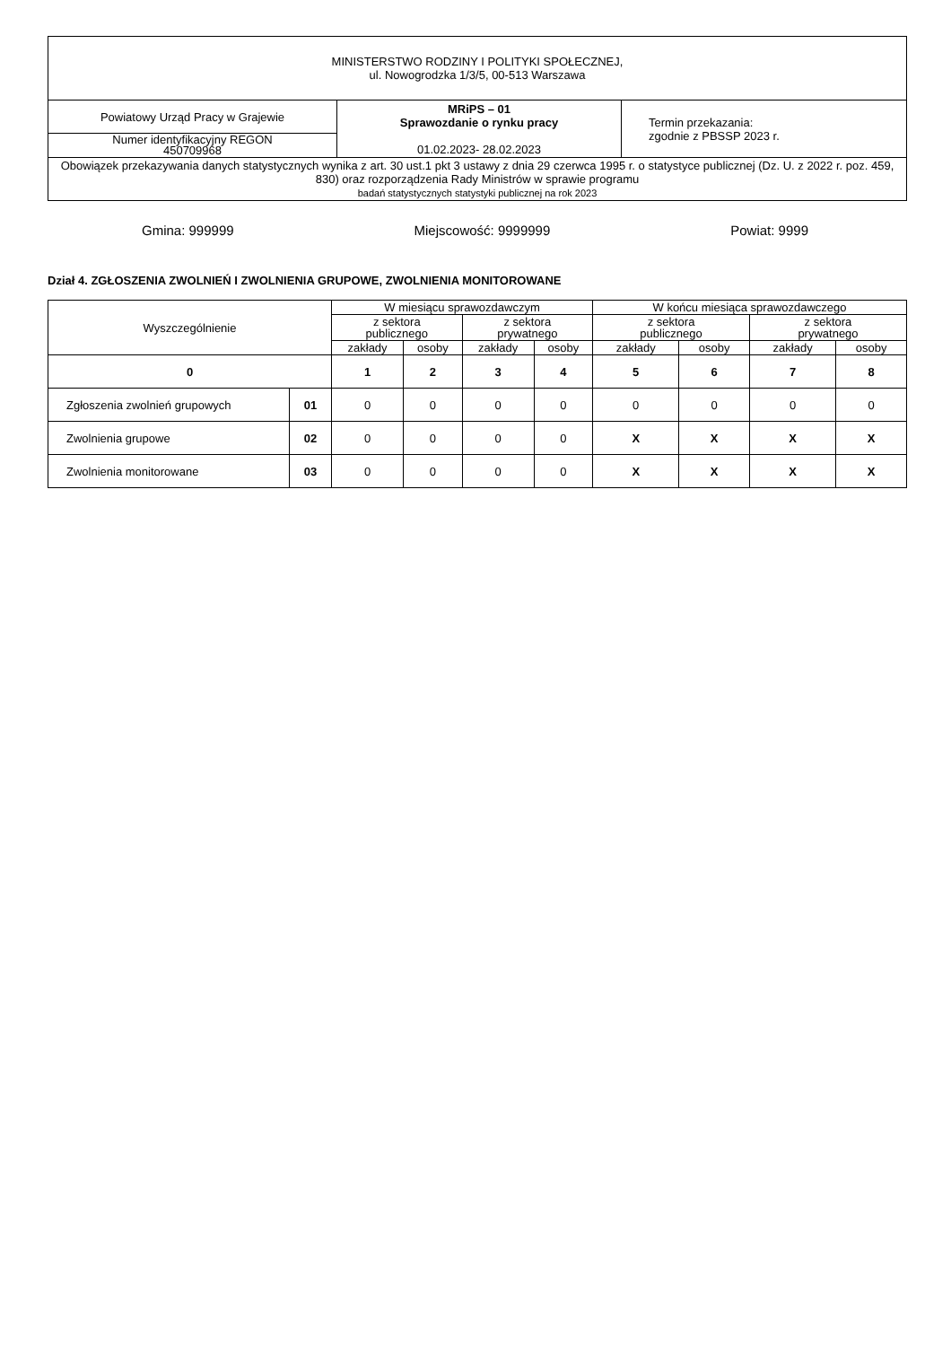| MINISTERSTWO RODZINY I POLITYKI SPOŁECZNEJ, ul. Nowogrodzka 1/3/5, 00-513 Warszawa | | |
| Powiatowy Urząd Pracy w Grajewie | MRiPS – 01 Sprawozdanie o rynku pracy 01.02.2023- 28.02.2023 | Termin przekazania: zgodnie z PBSSP 2023 r. |
| Numer identyfikacyjny REGON 450709968 | | |
| Obowiązek przekazywania danych statystycznych wynika z art. 30 ust.1 pkt 3 ustawy z dnia 29 czerwca 1995 r. o statystyce publicznej (Dz. U. z 2022 r. poz. 459, 830) oraz rozporządzenia Rady Ministrów w sprawie programu badań statystycznych statystyki publicznej na rok 2023 | | |
Gmina: 999999 Miejscowość: 9999999 Powiat: 9999
Dział 4. ZGŁOSZENIA ZWOLNIEŃ I ZWOLNIENIA GRUPOWE, ZWOLNIENIA MONITOROWANE
| Wyszczególnienie | | W miesiącu sprawozdawczym | | | | W końcu miesiąca sprawozdawczego | | | |
| --- | --- | --- | --- | --- | --- | --- | --- | --- | --- |
| | | z sektora publicznego | | z sektora prywatnego | | z sektora publicznego | | z sektora prywatnego | |
| | | zakłady | osoby | zakłady | osoby | zakłady | osoby | zakłady | osoby |
| 0 | | 1 | 2 | 3 | 4 | 5 | 6 | 7 | 8 |
| Zgłoszenia zwolnień grupowych | 01 | 0 | 0 | 0 | 0 | 0 | 0 | 0 | 0 |
| Zwolnienia grupowe | 02 | 0 | 0 | 0 | 0 | X | X | X | X |
| Zwolnienia monitorowane | 03 | 0 | 0 | 0 | 0 | X | X | X | X |